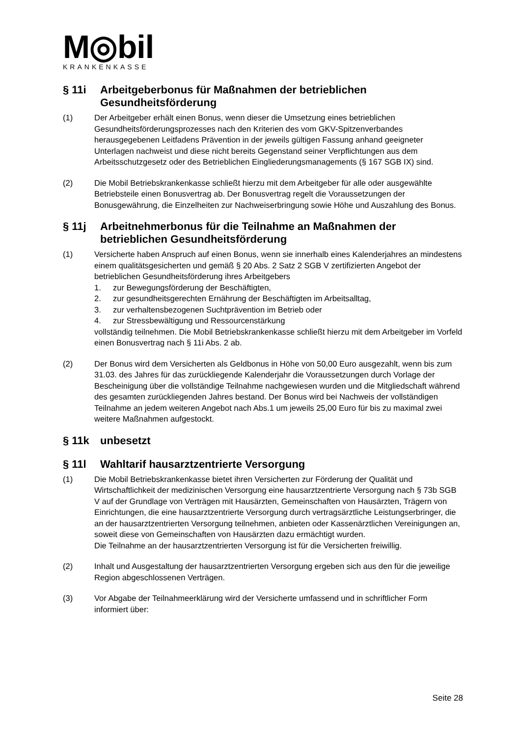M◎bil
KRANKENKASSE
§ 11i Arbeitgeberbonus für Maßnahmen der betrieblichen Gesundheitsförderung
(1) Der Arbeitgeber erhält einen Bonus, wenn dieser die Umsetzung eines betrieblichen Gesundheitsförderungsprozesses nach den Kriterien des vom GKV-Spitzenverbandes herausgegebenen Leitfadens Prävention in der jeweils gültigen Fassung anhand geeigneter Unterlagen nachweist und diese nicht bereits Gegenstand seiner Verpflichtungen aus dem Arbeitsschutzgesetz oder des Betrieblichen Eingliederungsmanagements (§ 167 SGB IX) sind.
(2) Die Mobil Betriebskrankenkasse schließt hierzu mit dem Arbeitgeber für alle oder ausgewählte Betriebsteile einen Bonusvertrag ab. Der Bonusvertrag regelt die Voraussetzungen der Bonusgewährung, die Einzelheiten zur Nachweiserbringung sowie Höhe und Auszahlung des Bonus.
§ 11j Arbeitnehmerbonus für die Teilnahme an Maßnahmen der betrieblichen Gesundheitsförderung
(1) Versicherte haben Anspruch auf einen Bonus, wenn sie innerhalb eines Kalenderjahres an mindestens einem qualitätsgesicherten und gemäß § 20 Abs. 2 Satz 2 SGB V zertifizierten Angebot der betrieblichen Gesundheitsförderung ihres Arbeitgebers
1. zur Bewegungsförderung der Beschäftigten,
2. zur gesundheitsgerechten Ernährung der Beschäftigten im Arbeitsalltag,
3. zur verhaltensbezogenen Suchtprävention im Betrieb oder
4. zur Stressbewältigung und Ressourcenstärkung
vollständig teilnehmen. Die Mobil Betriebskrankenkasse schließt hierzu mit dem Arbeitgeber im Vorfeld einen Bonusvertrag nach § 11i Abs. 2 ab.
(2) Der Bonus wird dem Versicherten als Geldbonus in Höhe von 50,00 Euro ausgezahlt, wenn bis zum 31.03. des Jahres für das zurückliegende Kalenderjahr die Voraussetzungen durch Vorlage der Bescheinigung über die vollständige Teilnahme nachgewiesen wurden und die Mitgliedschaft während des gesamten zurückliegenden Jahres bestand. Der Bonus wird bei Nachweis der vollständigen Teilnahme an jedem weiteren Angebot nach Abs.1 um jeweils 25,00 Euro für bis zu maximal zwei weitere Maßnahmen aufgestockt.
§ 11k unbesetzt
§ 11l Wahltarif hausarztzentrierte Versorgung
(1) Die Mobil Betriebskrankenkasse bietet ihren Versicherten zur Förderung der Qualität und Wirtschaftlichkeit der medizinischen Versorgung eine hausarztzentrierte Versorgung nach § 73b SGB V auf der Grundlage von Verträgen mit Hausärzten, Gemeinschaften von Hausärzten, Trägern von Einrichtungen, die eine hausarztzentrierte Versorgung durch vertragsärztliche Leistungserbringer, die an der hausarztzentrierten Versorgung teilnehmen, anbieten oder Kassenärztlichen Vereinigungen an, soweit diese von Gemeinschaften von Hausärzten dazu ermächtigt wurden.
Die Teilnahme an der hausarztzentrierten Versorgung ist für die Versicherten freiwillig.
(2) Inhalt und Ausgestaltung der hausarztzentrierten Versorgung ergeben sich aus den für die jeweilige Region abgeschlossenen Verträgen.
(3) Vor Abgabe der Teilnahmeerklärung wird der Versicherte umfassend und in schriftlicher Form informiert über:
Seite 28